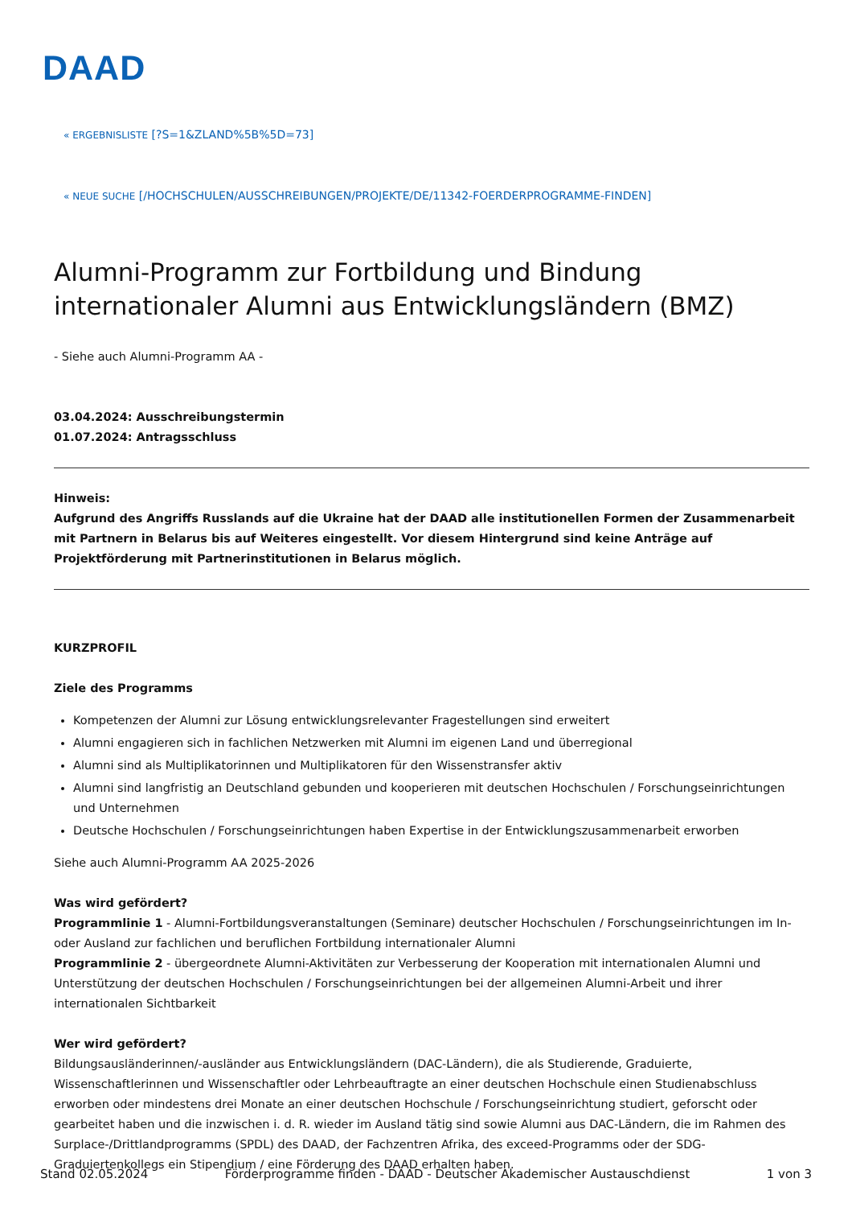DAAD
« ERGEBNISLISTE [?S=1&ZLAND%5B%5D=73]
« NEUE SUCHE [/HOCHSCHULEN/AUSSCHREIBUNGEN/PROJEKTE/DE/11342-FOERDERPROGRAMME-FINDEN]
Alumni-Programm zur Fortbildung und Bindung internationaler Alumni aus Entwicklungsländern (BMZ)
- Siehe auch Alumni-Programm AA -
03.04.2024: Ausschreibungstermin
01.07.2024: Antragsschluss
Hinweis:
Aufgrund des Angriffs Russlands auf die Ukraine hat der DAAD alle institutionellen Formen der Zusammenarbeit mit Partnern in Belarus bis auf Weiteres eingestellt. Vor diesem Hintergrund sind keine Anträge auf Projektförderung mit Partnerinstitutionen in Belarus möglich.
KURZPROFIL
Ziele des Programms
Kompetenzen der Alumni zur Lösung entwicklungsrelevanter Fragestellungen sind erweitert
Alumni engagieren sich in fachlichen Netzwerken mit Alumni im eigenen Land und überregional
Alumni sind als Multiplikatorinnen und Multiplikatoren für den Wissenstransfer aktiv
Alumni sind langfristig an Deutschland gebunden und kooperieren mit deutschen Hochschulen / Forschungseinrichtungen und Unternehmen
Deutsche Hochschulen / Forschungseinrichtungen haben Expertise in der Entwicklungszusammenarbeit erworben
Siehe auch Alumni-Programm AA 2025-2026
Was wird gefördert?
Programmlinie 1 - Alumni-Fortbildungsveranstaltungen (Seminare) deutscher Hochschulen / Forschungseinrichtungen im In- oder Ausland zur fachlichen und beruflichen Fortbildung internationaler Alumni
Programmlinie 2 - übergeordnete Alumni-Aktivitäten zur Verbesserung der Kooperation mit internationalen Alumni und Unterstützung der deutschen Hochschulen / Forschungseinrichtungen bei der allgemeinen Alumni-Arbeit und ihrer internationalen Sichtbarkeit
Wer wird gefördert?
Bildungsausländerinnen/-ausländer aus Entwicklungsländern (DAC-Ländern), die als Studierende, Graduierte, Wissenschaftlerinnen und Wissenschaftler oder Lehrbeauftragte an einer deutschen Hochschule einen Studienabschluss erworben oder mindestens drei Monate an einer deutschen Hochschule / Forschungseinrichtung studiert, geforscht oder gearbeitet haben und die inzwischen i. d. R. wieder im Ausland tätig sind sowie Alumni aus DAC-Ländern, die im Rahmen des Surplace-/Drittlandprogramms (SPDL) des DAAD, der Fachzentren Afrika, des exceed-Programms oder der SDG-Graduiertenkollegs ein Stipendium / eine Förderung des DAAD erhalten haben.
Stand 02.05.2024 Förderprogramme finden - DAAD - Deutscher Akademischer Austauschdienst 1 von 3